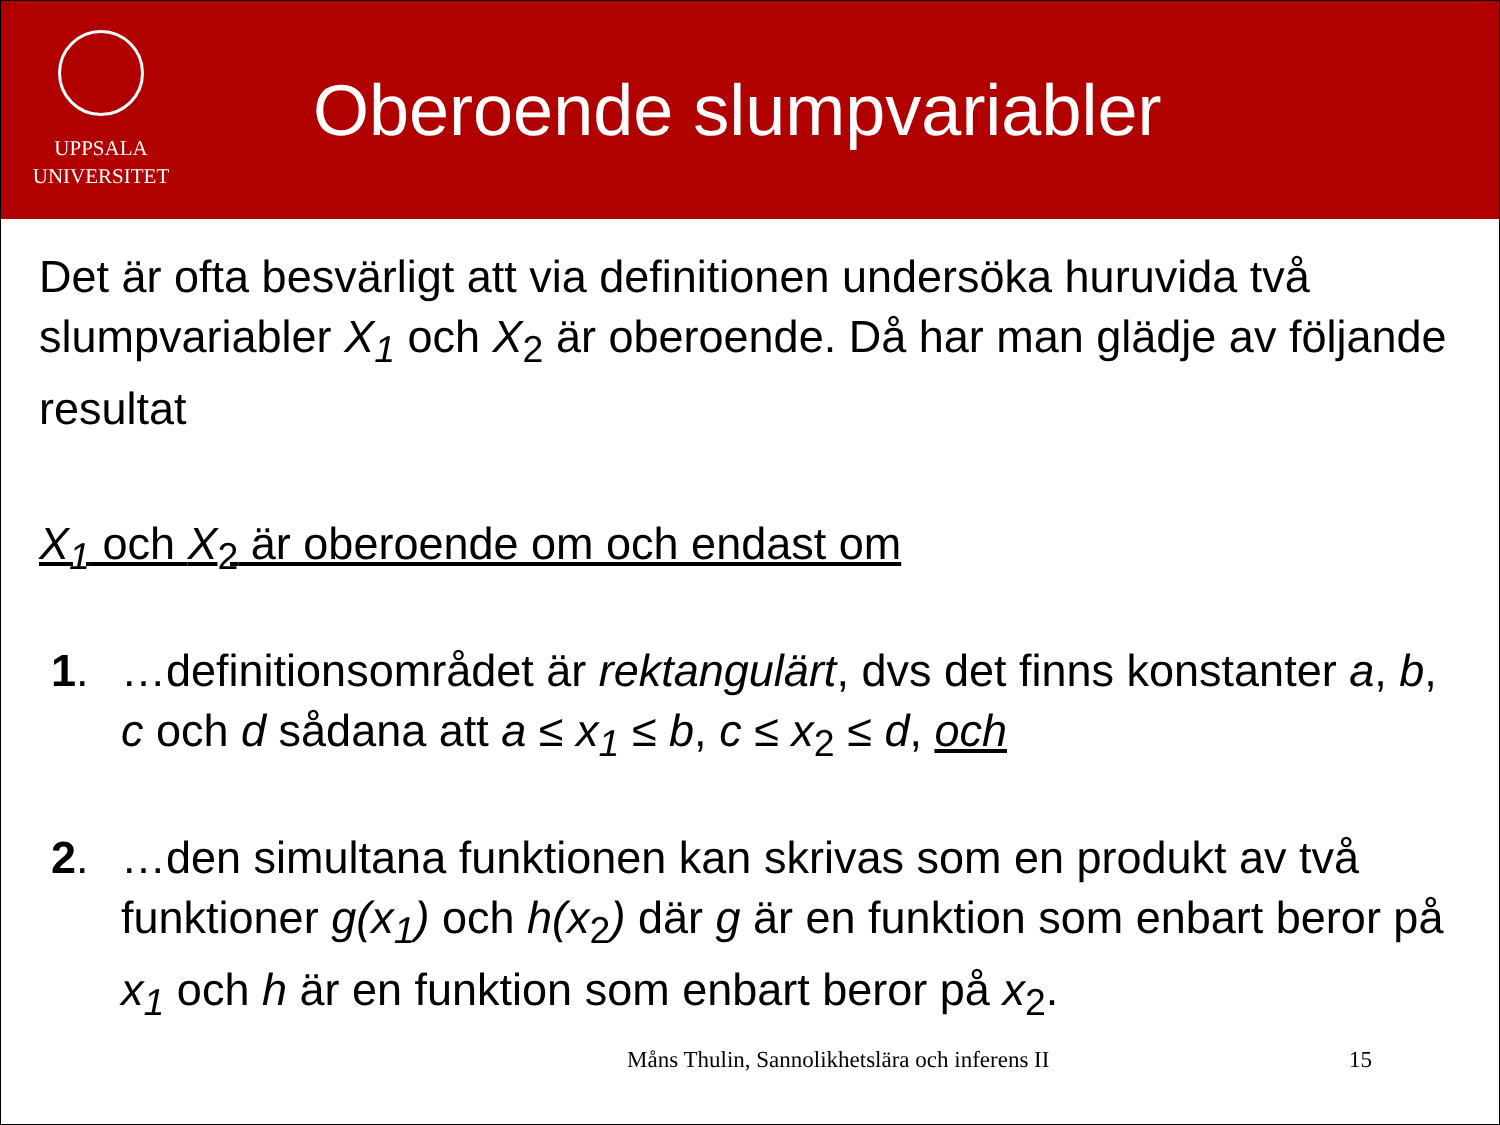UPPSALA
UNIVERSITET
Oberoende slumpvariabler
Det är ofta besvärligt att via definitionen undersöka huruvida två slumpvariabler X<sub>1</sub> och X<sub>2</sub> är oberoende. Då har man glädje av följande resultat
X<sub>1</sub> och X<sub>2</sub> är oberoende om och endast om
1. …definitionsområdet är rektangulärt, dvs det finns konstanter a, b, c och d sådana att a ≤ x<sub>1</sub> ≤ b, c ≤ x<sub>2</sub> ≤ d, och
2. …den simultana funktionen kan skrivas som en produkt av två funktioner g(x<sub>1</sub>) och h(x<sub>2</sub>) där g är en funktion som enbart beror på x<sub>1</sub> och h är en funktion som enbart beror på x<sub>2</sub>.
Måns Thulin, Sannolikhetslära och inferens II 15